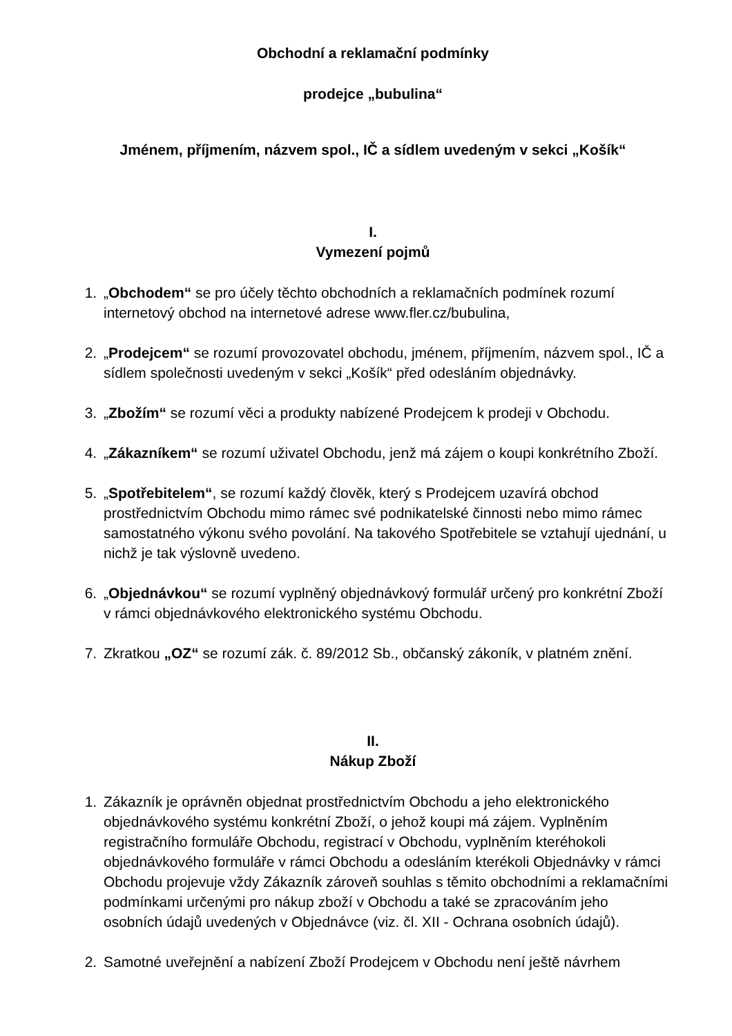Obchodní a reklamační podmínky
prodejce „bubulina“
Jménem, příjmením, názvem spol., IČ a sídlem uvedeným v sekci „Košík“
I.
Vymezení pojmů
1. „Obchodem“ se pro účely těchto obchodních a reklamačních podmínek rozumí internetový obchod na internetové adrese www.fler.cz/bubulina,
2. „Prodejcem“ se rozumí provozovatel obchodu, jménem, příjmením, názvem spol., IČ a sídlem společnosti uvedeným v sekci „Košík“ před odesláním objednávky.
3. „Zbožím“ se rozumí věci a produkty nabízené Prodejcem k prodeji v Obchodu.
4. „Zákazníkem“ se rozumí uživatel Obchodu, jenž má zájem o koupi konkrétního Zboží.
5. „Spotřebitelem“, se rozumí každý člověk, který s Prodejcem uzavírá obchod prostřednictvím Obchodu mimo rámec své podnikatelské činnosti nebo mimo rámec samostatného výkonu svého povolání. Na takového Spotřebitele se vztahují ujednání, u nichž je tak výslovně uvedeno.
6. „Objednávkou“ se rozumí vyplněný objednávkový formulář určený pro konkrétní Zboží v rámci objednávkového elektronického systému Obchodu.
7. Zkratkou „OZ“ se rozumí zák. č. 89/2012 Sb., občanský zákoník, v platném znění.
II.
Nákup Zboží
1. Zákazník je oprávněn objednat prostřednictvím Obchodu a jeho elektronického objednávkového systému konkrétní Zboží, o jehož koupi má zájem. Vyplněním registračního formuláře Obchodu, registrací v Obchodu, vyplněním kteréhokoli objednávkového formuláře v rámci Obchodu a odesláním kterékoli Objednávky v rámci Obchodu projevuje vždy Zákazník zároveň souhlas s těmito obchodními a reklamačními podmínkami určenými pro nákup zboží v Obchodu a také se zpracováním jeho osobních údajů uvedených v Objednávce (viz. čl. XII - Ochrana osobních údajů).
2. Samotné uveřejnění a nabízení Zboží Prodejcem v Obchodu není ještě návrhem